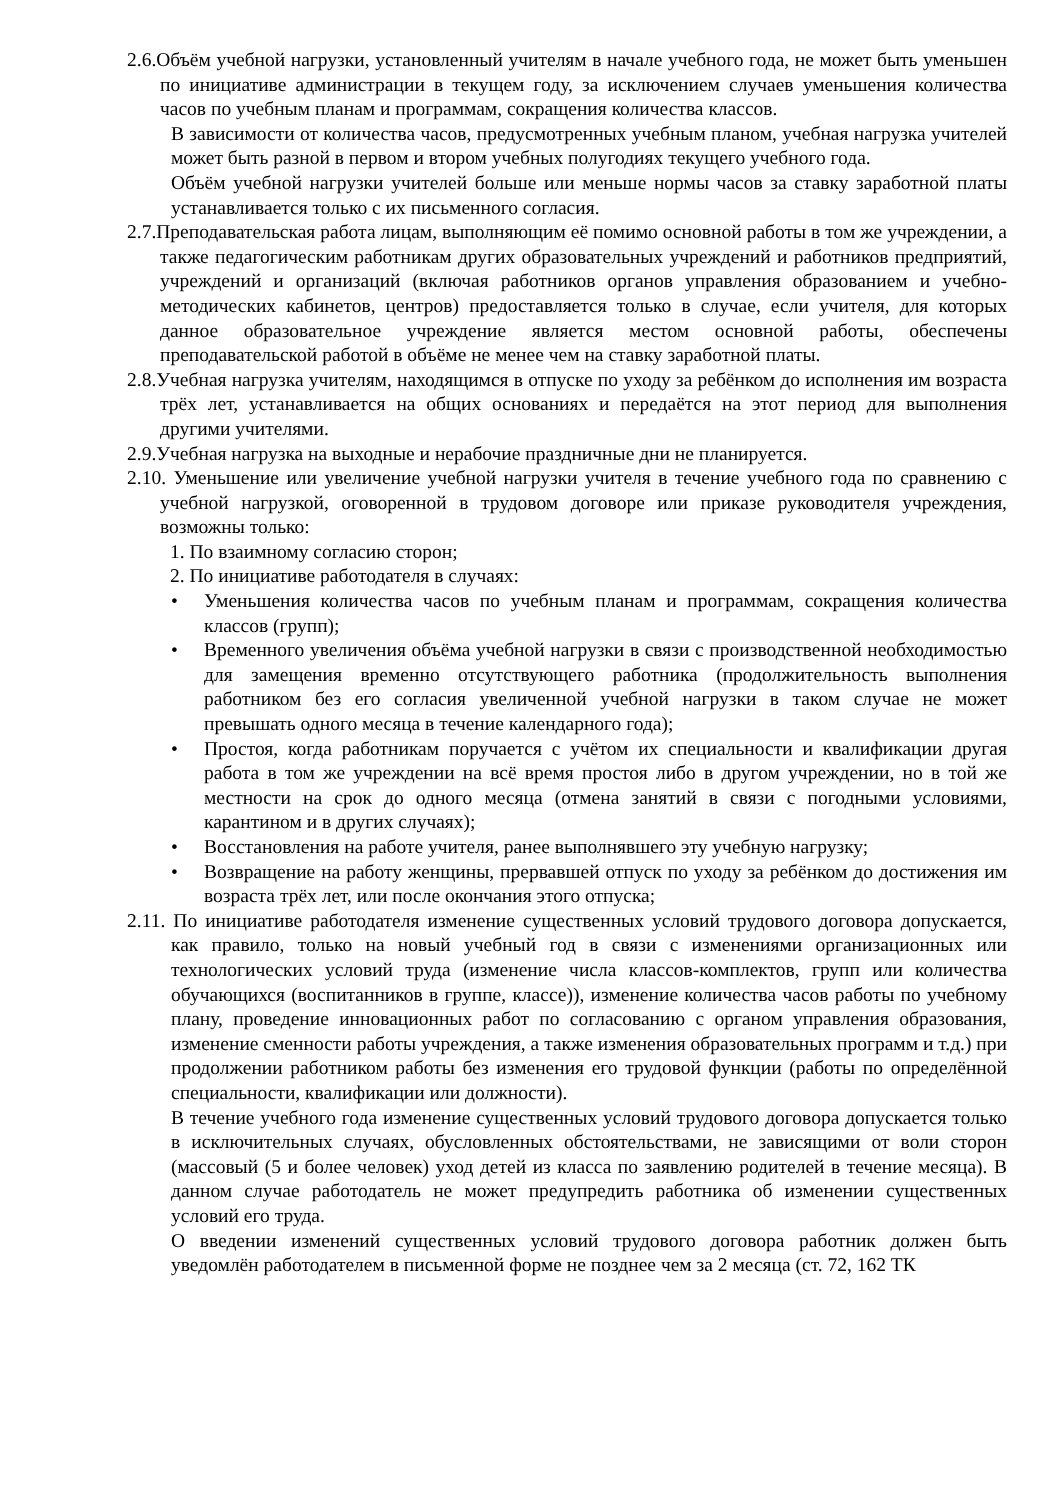2.6.Объём учебной нагрузки, установленный учителям в начале учебного года, не может быть уменьшен по инициативе администрации в текущем году, за исключением случаев уменьшения количества часов по учебным планам и программам, сокращения количества классов.
В зависимости от количества часов, предусмотренных учебным планом, учебная нагрузка учителей может быть разной в первом и втором учебных полугодиях текущего учебного года.
Объём учебной нагрузки учителей больше или меньше нормы часов за ставку заработной платы устанавливается только с их письменного согласия.
2.7.Преподавательская работа лицам, выполняющим её помимо основной работы в том же учреждении, а также педагогическим работникам других образовательных учреждений и работников предприятий, учреждений и организаций (включая работников органов управления образованием и учебно-методических кабинетов, центров) предоставляется только в случае, если учителя, для которых данное образовательное учреждение является местом основной работы, обеспечены преподавательской работой в объёме не менее чем на ставку заработной платы.
2.8.Учебная нагрузка учителям, находящимся в отпуске по уходу за ребёнком до исполнения им возраста трёх лет, устанавливается на общих основаниях и передаётся на этот период для выполнения другими учителями.
2.9.Учебная нагрузка на выходные и нерабочие праздничные дни не планируется.
2.10. Уменьшение или увеличение учебной нагрузки учителя в течение учебного года по сравнению с учебной нагрузкой, оговоренной в трудовом договоре или приказе руководителя учреждения, возможны только:
1. По взаимному согласию сторон;
2. По инициативе работодателя в случаях:
• Уменьшения количества часов по учебным планам и программам, сокращения количества классов (групп);
• Временного увеличения объёма учебной нагрузки в связи с производственной необходимостью для замещения временно отсутствующего работника (продолжительность выполнения работником без его согласия увеличенной учебной нагрузки в таком случае не может превышать одного месяца в течение календарного года);
• Простоя, когда работникам поручается с учётом их специальности и квалификации другая работа в том же учреждении на всё время простоя либо в другом учреждении, но в той же местности на срок до одного месяца (отмена занятий в связи с погодными условиями, карантином и в других случаях);
• Восстановления на работе учителя, ранее выполнявшего эту учебную нагрузку;
• Возвращение на работу женщины, прервавшей отпуск по уходу за ребёнком до достижения им возраста трёх лет, или после окончания этого отпуска;
2.11. По инициативе работодателя изменение существенных условий трудового договора допускается, как правило, только на новый учебный год в связи с изменениями организационных или технологических условий труда (изменение числа классов-комплектов, групп или количества обучающихся (воспитанников в группе, классе)), изменение количества часов работы по учебному плану, проведение инновационных работ по согласованию с органом управления образования, изменение сменности работы учреждения, а также изменения образовательных программ и т.д.) при продолжении работником работы без изменения его трудовой функции (работы по определённой специальности, квалификации или должности).
В течение учебного года изменение существенных условий трудового договора допускается только в исключительных случаях, обусловленных обстоятельствами, не зависящими от воли сторон (массовый (5 и более человек) уход детей из класса по заявлению родителей в течение месяца). В данном случае работодатель не может предупредить работника об изменении существенных условий его труда.
О введении изменений существенных условий трудового договора работник должен быть уведомлён работодателем в письменной форме не позднее чем за 2 месяца (ст. 72, 162 ТК